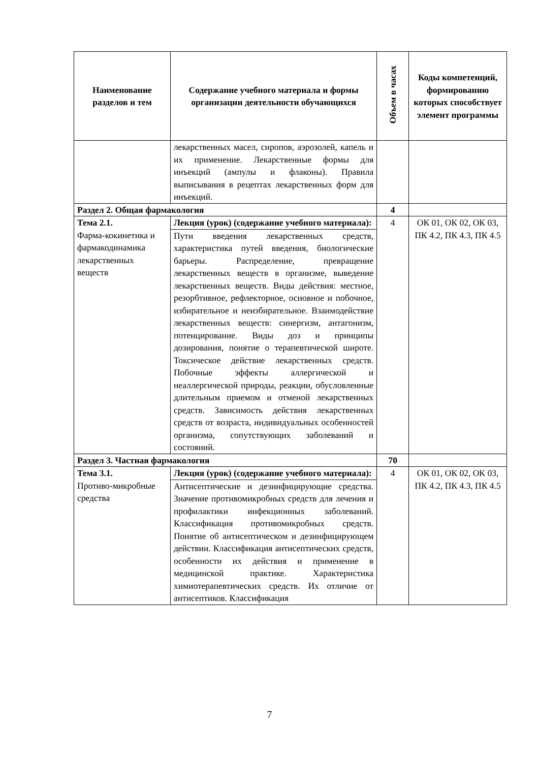| Наименование разделов и тем | Содержание учебного материала и формы организации деятельности обучающихся | Объем в часах | Коды компетенций, формированию которых способствует элемент программы |
| --- | --- | --- | --- |
| | лекарственных масел, сиропов, аэрозолей, капель и их применение. Лекарственные формы для инъекций (ампулы и флаконы). Правила выписывания в рецептах лекарственных форм для инъекций. | | |
| Раздел 2. Общая фармакология | | 4 | |
| Тема 2.1. Фарма-кокинетика и фармакодинамика лекарственных веществ | Лекция (урок) (содержание учебного материала): | 4 | ОК 01, ОК 02, ОК 03, ПК 4.2, ПК 4.3, ПК 4.5 |
| | Пути введения лекарственных средств, характеристика путей введения, биологические барьеры. Распределение, превращение лекарственных веществ в организме, выведение лекарственных веществ. Виды действия: местное, резорбтивное, рефлекторное, основное и побочное, избирательное и неизбирательное. Взаимодействие лекарственных веществ: синергизм, антагонизм, потенцирование. Виды доз и принципы дозирования, понятие о терапевтической широте. Токсическое действие лекарственных средств. Побочные эффекты аллергической и неаллергической природы, реакции, обусловленные длительным приемом и отменой лекарственных средств. Зависимость действия лекарственных средств от возраста, индивидуальных особенностей организма, сопутствующих заболеваний и состояний. | | |
| Раздел 3. Частная фармакология | | 70 | |
| Тема 3.1. Противо-микробные средства | Лекция (урок) (содержание учебного материала): | 4 | ОК 01, ОК 02, ОК 03, ПК 4.2, ПК 4.3, ПК 4.5 |
| | Антисептические и дезинфицирующие средства. Значение противомикробных средств для лечения и профилактики инфекционных заболеваний. Классификация противомикробных средств. Понятие об антисептическом и дезинфицирующем действии. Классификация антисептических средств, особенности их действия и применение в медицинской практике. Характеристика химиотерапевтических средств. Их отличие от антисептиков. Классификация | | |
7